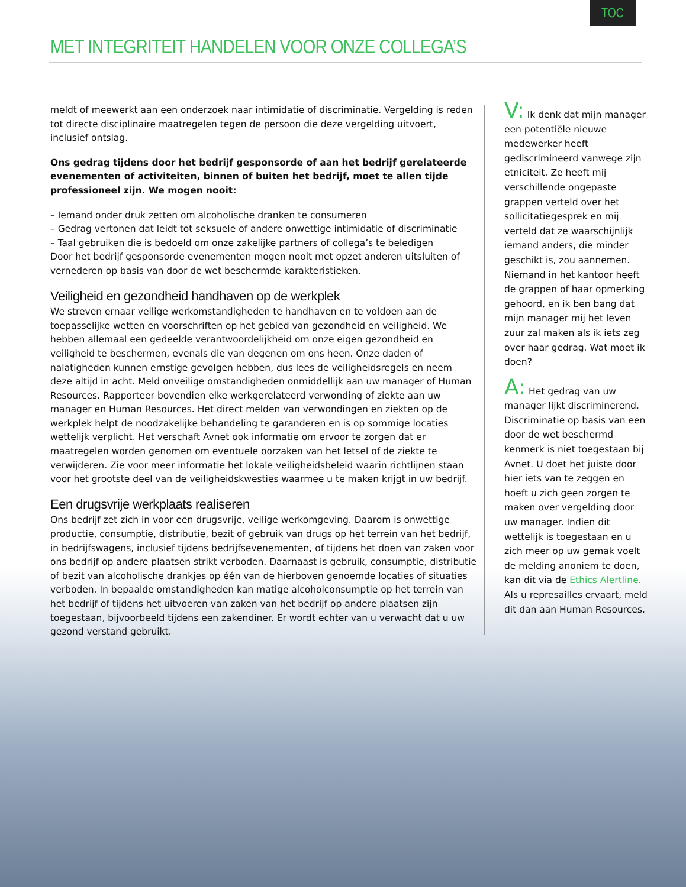TOC
MET INTEGRITEIT HANDELEN VOOR ONZE COLLEGA’S
meldt of meewerkt aan een onderzoek naar intimidatie of discriminatie. Vergelding is reden tot directe disciplinaire maatregelen tegen de persoon die deze vergelding uitvoert, inclusief ontslag.
Ons gedrag tijdens door het bedrijf gesponsorde of aan het bedrijf gerelateerde evenementen of activiteiten, binnen of buiten het bedrijf, moet te allen tijde professioneel zijn. We mogen nooit:
– Iemand onder druk zetten om alcoholische dranken te consumeren
– Gedrag vertonen dat leidt tot seksuele of andere onwettige intimidatie of discriminatie
– Taal gebruiken die is bedoeld om onze zakelijke partners of collega’s te beledigen
Door het bedrijf gesponsorde evenementen mogen nooit met opzet anderen uitsluiten of vernederen op basis van door de wet beschermde karakteristieken.
Veiligheid en gezondheid handhaven op de werkplek
We streven ernaar veilige werkomstandigheden te handhaven en te voldoen aan de toepasselijke wetten en voorschriften op het gebied van gezondheid en veiligheid. We hebben allemaal een gedeelde verantwoordelijkheid om onze eigen gezondheid en veiligheid te beschermen, evenals die van degenen om ons heen. Onze daden of nalatigheden kunnen ernstige gevolgen hebben, dus lees de veiligheidsregels en neem deze altijd in acht. Meld onveilige omstandigheden onmiddellijk aan uw manager of Human Resources. Rapporteer bovendien elke werkgerelateerd verwonding of ziekte aan uw manager en Human Resources. Het direct melden van verwondingen en ziekten op de werkplek helpt de noodzakelijke behandeling te garanderen en is op sommige locaties wettelijk verplicht. Het verschaft Avnet ook informatie om ervoor te zorgen dat er maatregelen worden genomen om eventuele oorzaken van het letsel of de ziekte te verwijderen. Zie voor meer informatie het lokale veiligheidsbeleid waarin richtlijnen staan voor het grootste deel van de veiligheidskwesties waarmee u te maken krijgt in uw bedrijf.
Een drugsvrije werkplaats realiseren
Ons bedrijf zet zich in voor een drugsvrije, veilige werkomgeving. Daarom is onwettige productie, consumptie, distributie, bezit of gebruik van drugs op het terrein van het bedrijf, in bedrijfswagens, inclusief tijdens bedrijfsevenementen, of tijdens het doen van zaken voor ons bedrijf op andere plaatsen strikt verboden. Daarnaast is gebruik, consumptie, distributie of bezit van alcoholische drankjes op één van de hierboven genoemde locaties of situaties verboden. In bepaalde omstandigheden kan matige alcoholconsumptie op het terrein van het bedrijf of tijdens het uitvoeren van zaken van het bedrijf op andere plaatsen zijn toegestaan, bijvoorbeeld tijdens een zakendiner. Er wordt echter van u verwacht dat u uw gezond verstand gebruikt.
V: Ik denk dat mijn manager een potentiële nieuwe medewerker heeft gediscrimineerd vanwege zijn etniciteit. Ze heeft mij verschillende ongepaste grappen verteld over het sollicitatiegesprek en mij verteld dat ze waarschijnlijk iemand anders, die minder geschikt is, zou aannemen. Niemand in het kantoor heeft de grappen of haar opmerking gehoord, en ik ben bang dat mijn manager mij het leven zuur zal maken als ik iets zeg over haar gedrag. Wat moet ik doen?
A: Het gedrag van uw manager lijkt discriminerend. Discriminatie op basis van een door de wet beschermd kenmerk is niet toegestaan bij Avnet. U doet het juiste door hier iets van te zeggen en hoeft u zich geen zorgen te maken over vergelding door uw manager. Indien dit wettelijk is toegestaan en u zich meer op uw gemak voelt de melding anoniem te doen, kan dit via de Ethics Alertline. Als u represailles ervaart, meld dit dan aan Human Resources.